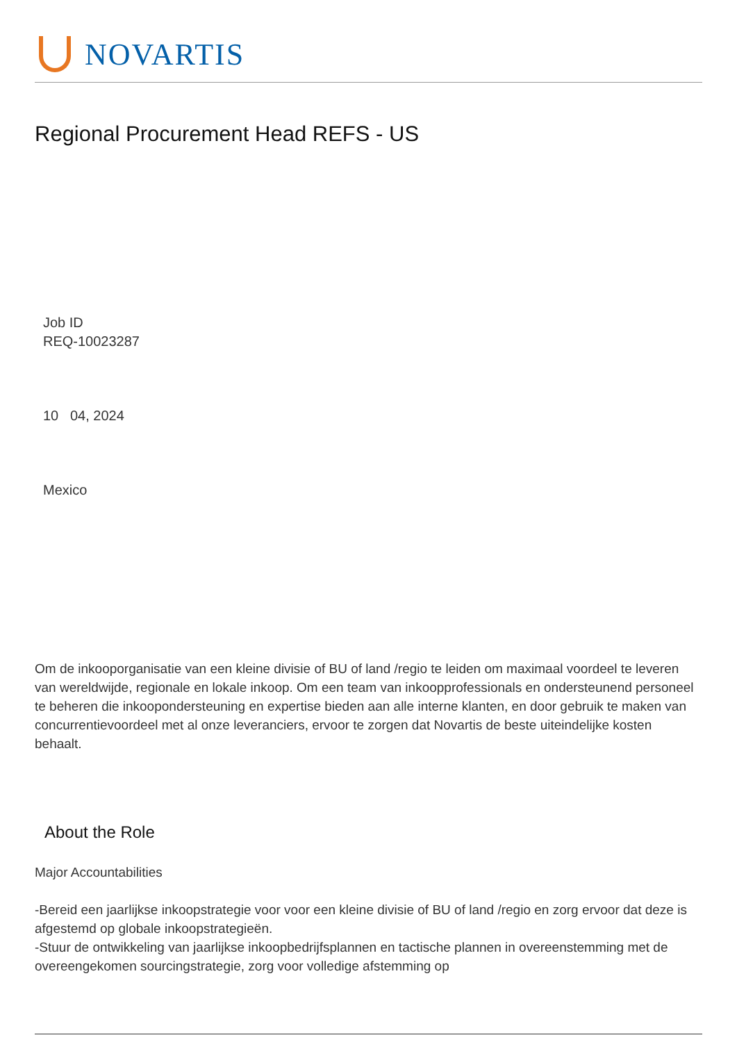NOVARTIS
Regional Procurement Head REFS - US
Job ID
REQ-10023287
10 04, 2024
Mexico
Om de inkooporganisatie van een kleine divisie of BU of land /regio te leiden om maximaal voordeel te leveren van wereldwijde, regionale en lokale inkoop. Om een team van inkoopprofessionals en ondersteunend personeel te beheren die inkoopondersteuning en expertise bieden aan alle interne klanten, en door gebruik te maken van concurrentievoordeel met al onze leveranciers, ervoor te zorgen dat Novartis de beste uiteindelijke kosten behaalt.
About the Role
Major Accountabilities
-Bereid een jaarlijkse inkoopstrategie voor voor een kleine divisie of BU of land /regio en zorg ervoor dat deze is afgestemd op globale inkoopstrategieën.
-Stuur de ontwikkeling van jaarlijkse inkoopbedrijfsplannen en tactische plannen in overeenstemming met de overeengekomen sourcingstrategie, zorg voor volledige afstemming op